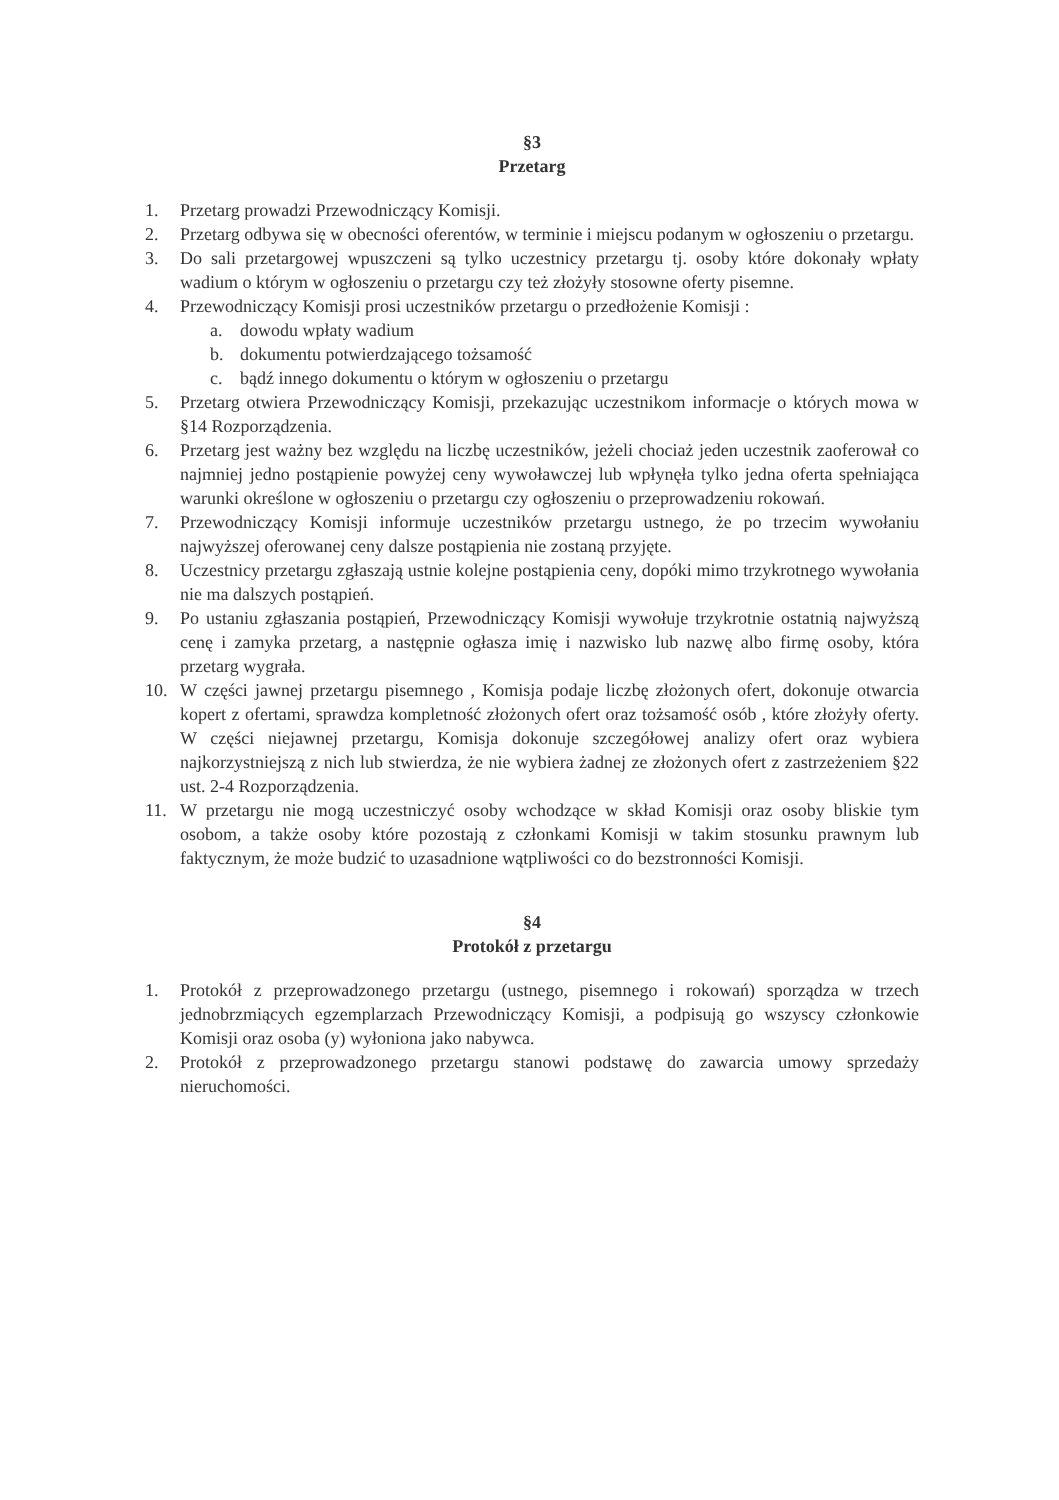§3
Przetarg
1. Przetarg prowadzi Przewodniczący Komisji.
2. Przetarg odbywa się w obecności oferentów, w terminie i miejscu podanym w ogłoszeniu o przetargu.
3. Do sali przetargowej wpuszczeni są tylko uczestnicy przetargu tj. osoby które dokonały wpłaty wadium o którym w ogłoszeniu o przetargu czy też złożyły stosowne oferty pisemne.
4. Przewodniczący Komisji prosi uczestników przetargu o przedłożenie Komisji :
a. dowodu wpłaty wadium
b. dokumentu potwierdzającego tożsamość
c. bądź innego dokumentu o którym w ogłoszeniu o przetargu
5. Przetarg otwiera Przewodniczący Komisji, przekazując uczestnikom informacje o których mowa w §14 Rozporządzenia.
6. Przetarg jest ważny bez względu na liczbę uczestników, jeżeli chociaż jeden uczestnik zaoferował co najmniej jedno postąpienie powyżej ceny wywoławczej lub wpłynęła tylko jedna oferta spełniająca warunki określone w ogłoszeniu o przetargu czy ogłoszeniu o przeprowadzeniu rokowań.
7. Przewodniczący Komisji informuje uczestników przetargu ustnego, że po trzecim wywołaniu najwyższej oferowanej ceny dalsze postąpienia nie zostaną przyjęte.
8. Uczestnicy przetargu zgłaszają ustnie kolejne postąpienia ceny, dopóki mimo trzykrotnego wywołania nie ma dalszych postąpień.
9. Po ustaniu zgłaszania postąpień, Przewodniczący Komisji wywołuje trzykrotnie ostatnią najwyższą cenę i zamyka przetarg, a następnie ogłasza imię i nazwisko lub nazwę albo firmę osoby, która przetarg wygrała.
10. W części jawnej przetargu pisemnego , Komisja podaje liczbę złożonych ofert, dokonuje otwarcia kopert z ofertami, sprawdza kompletność złożonych ofert oraz tożsamość osób , które złożyły oferty. W części niejawnej przetargu, Komisja dokonuje szczegółowej analizy ofert oraz wybiera najkorzystniejszą z nich lub stwierdza, że nie wybiera żadnej ze złożonych ofert z zastrzeżeniem §22 ust. 2-4 Rozporządzenia.
11. W przetargu nie mogą uczestniczyć osoby wchodzące w skład Komisji oraz osoby bliskie tym osobom, a także osoby które pozostają z członkami Komisji w takim stosunku prawnym lub faktycznym, że może budzić to uzasadnione wątpliwości co do bezstronności Komisji.
§4
Protokół z przetargu
1. Protokół z przeprowadzonego przetargu (ustnego, pisemnego i rokowań) sporządza w trzech jednobrzmiących egzemplarzach Przewodniczący Komisji, a podpisują go wszyscy członkowie Komisji oraz osoba (y) wyłoniona jako nabywca.
2. Protokół z przeprowadzonego przetargu stanowi podstawę do zawarcia umowy sprzedaży nieruchomości.